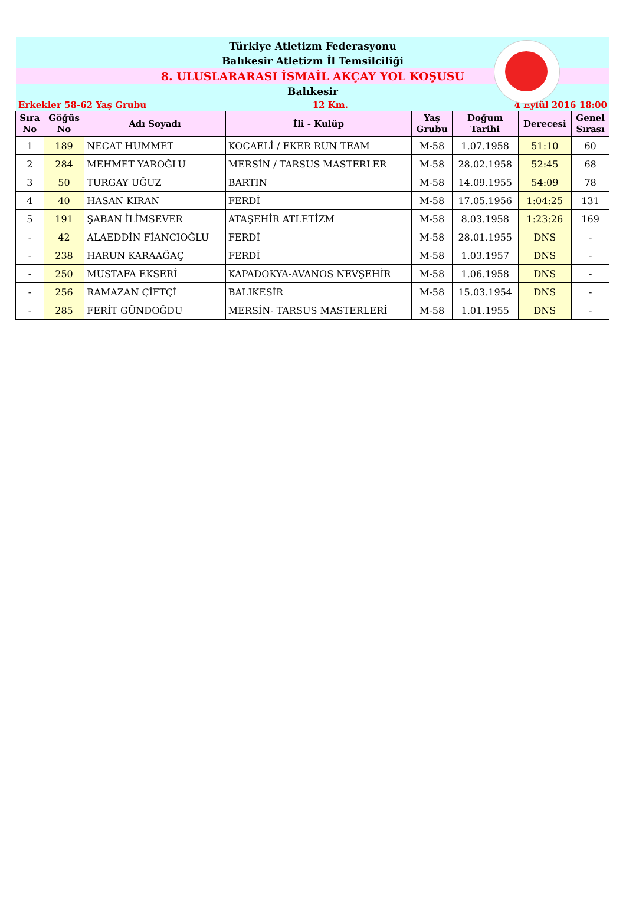Türkiye Atletizm Federasyonu
Balıkesir Atletizm İl Temsilciliği
8. ULUSLARARASI İSMAİL AKÇAY YOL KOŞUSU
Balıkesir
Erkekler 58-62 Yaş Grubu 12 Km. 4 Eylül 2016 18:00
| Sıra No | Göğüs No | Adı Soyadı | İli - Kulüp | Yaş Grubu | Doğum Tarihi | Derecesi | Genel Sırası |
| --- | --- | --- | --- | --- | --- | --- | --- |
| 1 | 189 | NECAT HUMMET | KOCAELİ / EKER RUN TEAM | M-58 | 1.07.1958 | 51:10 | 60 |
| 2 | 284 | MEHMET YAROĞLU | MERSİN / TARSUS MASTERLER | M-58 | 28.02.1958 | 52:45 | 68 |
| 3 | 50 | TURGAY UĞUZ | BARTIN | M-58 | 14.09.1955 | 54:09 | 78 |
| 4 | 40 | HASAN KIRAN | FERDİ | M-58 | 17.05.1956 | 1:04:25 | 131 |
| 5 | 191 | ŞABAN İLİMSEVER | ATAŞEHİR ATLETİZM | M-58 | 8.03.1958 | 1:23:26 | 169 |
| - | 42 | ALAEDDİN FİANCIOĞLU | FERDİ | M-58 | 28.01.1955 | DNS | - |
| - | 238 | HARUN KARAAĞAÇ | FERDİ | M-58 | 1.03.1957 | DNS | - |
| - | 250 | MUSTAFA EKSERİ | KAPADOKYA-AVANOS NEVŞEHİR | M-58 | 1.06.1958 | DNS | - |
| - | 256 | RAMAZAN ÇİFTÇİ | BALIKESİR | M-58 | 15.03.1954 | DNS | - |
| - | 285 | FERİT GÜNDOĞDU | MERSİN- TARSUS MASTERLERİ | M-58 | 1.01.1955 | DNS | - |